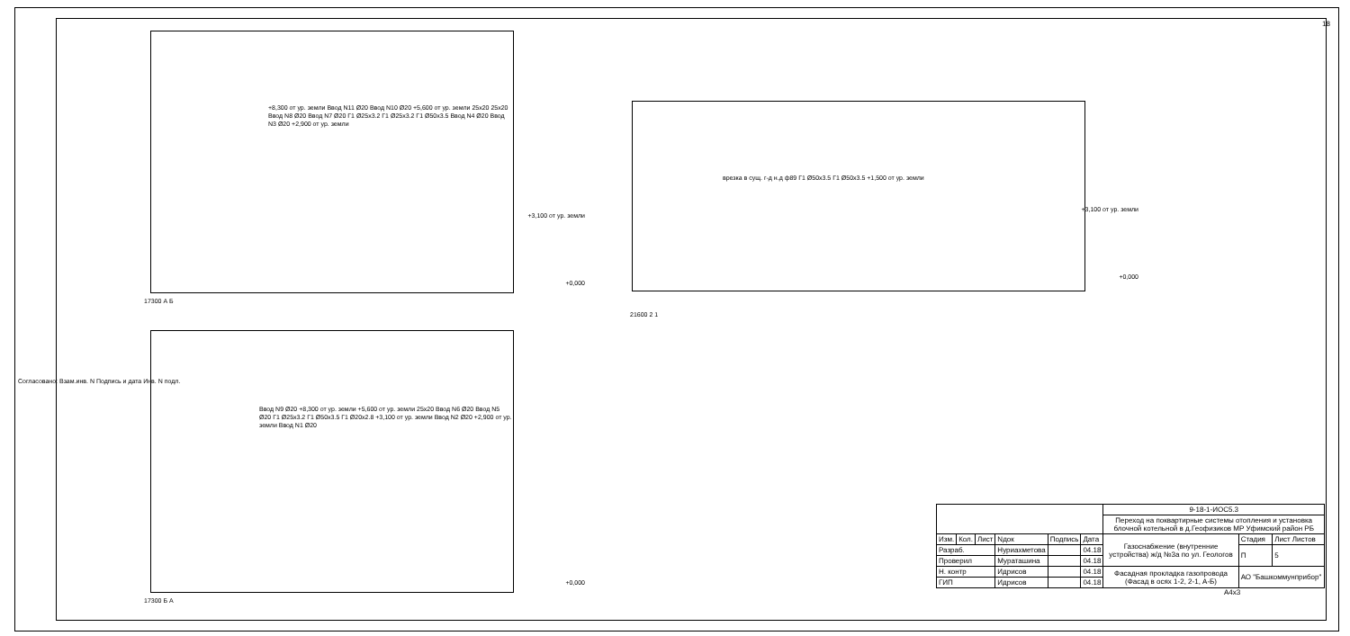18
Согласовано: Взам.инв. N Подпись и дата Инв. N подл.
+8,300 от ур. земли Ввод N11 Ø20 Ввод N10 Ø20 +5,600 от ур. земли 25x20 25x20 Ввод N8 Ø20 Ввод N7 Ø20 Г1 Ø25x3.2 Г1 Ø25x3.2 Г1 Ø50x3.5 Ввод N4 Ø20 Ввод N3 Ø20 +2,900 от ур. земли
+3,100 от ур. земли
+0,000
17300 А Б
врезка в сущ. г-д н.д ф89 Г1 Ø50x3.5 Г1 Ø50x3.5 +1,500 от ур. земли
+3,100 от ур. земли
+0,000
21600 2 1
Ввод N9 Ø20 +8,300 от ур. земли +5,600 от ур. земли 25x20 Ввод N6 Ø20 Ввод N5 Ø20 Г1 Ø25x3.2 Г1 Ø50x3.5 Г1 Ø20x2.8 +3,100 от ур. земли Ввод N2 Ø20 +2,900 от ур. земли Ввод N1 Ø20
+0,000
17300 Б А
| | | | | | | 9-18-1-ИОС5.3 | | |
| | | | | | | Переход на поквартирные системы отопления и установка блочной котельной в д.Геофизиков МР Уфимский район РБ | | |
| Изм. | Кол. | Лист | Nдок | Подпись | Дата | Газоснабжение (внутренние устройства) ж/д №3а по ул. Геологов | Стадия | Лист Листов |
| Разраб. | | | Нуриахметова | | 04.18 | | П | 5 |
| Проверил | | | Мураташина | | 04.18 | | | |
| Н. контр | | | Идрисов | | 04.18 | Фасадная прокладка газопровода (Фасад в осях 1-2, 2-1, А-Б) | АО "Башкоммунприбор" | |
| ГИП | | | Идрисов | | 04.18 | | | |
А4х3